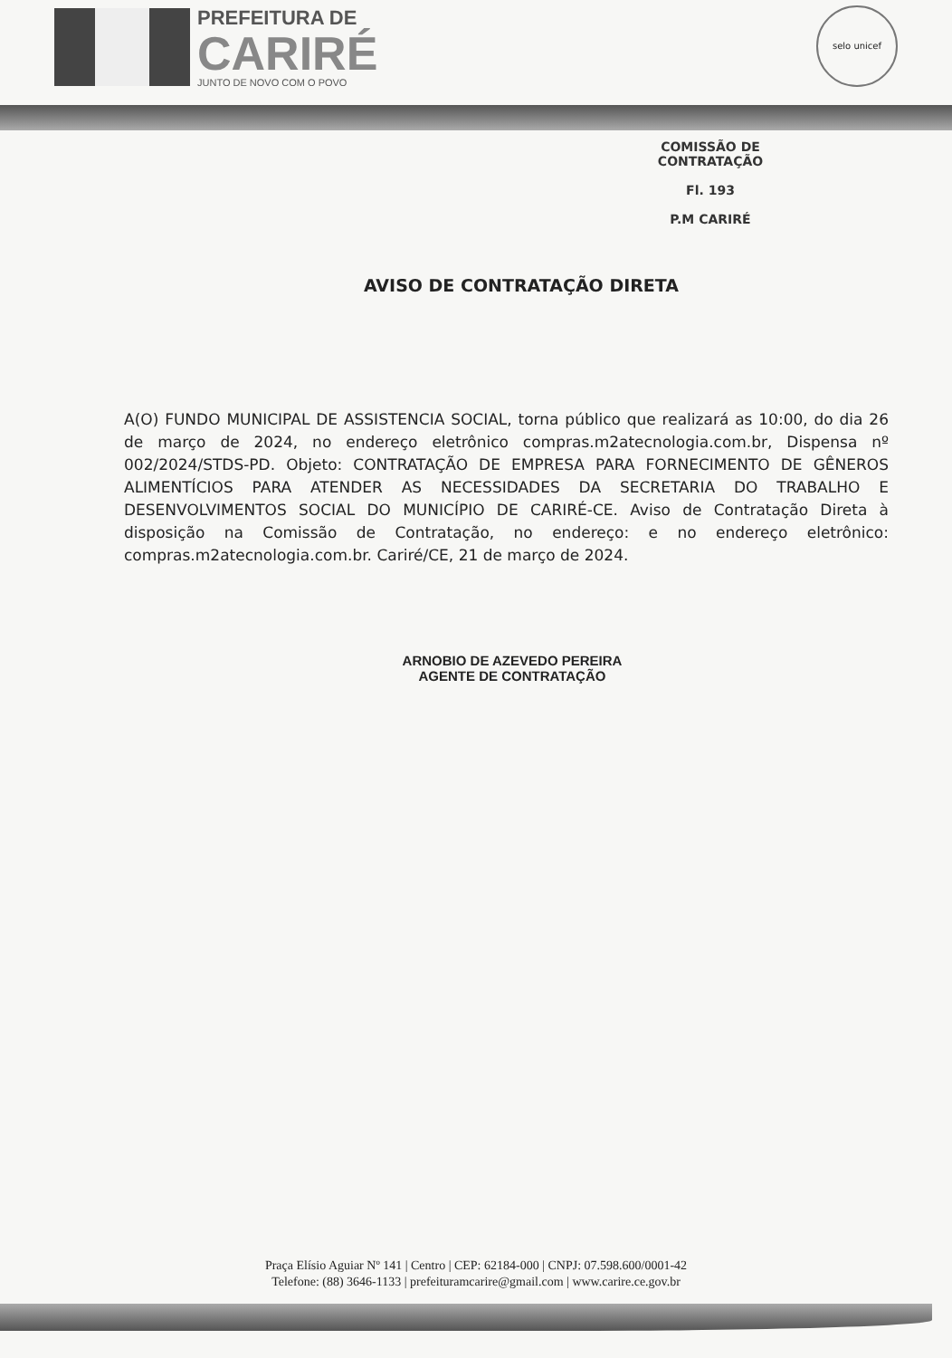PREFEITURA DE
CARIRÉ
JUNTO DE NOVO COM O POVO
selo unicef
COMISSÃO DE CONTRATAÇÃO
Fl. 193
P.M CARIRÉ
AVISO DE CONTRATAÇÃO DIRETA
A(O) FUNDO MUNICIPAL DE ASSISTENCIA SOCIAL, torna público que realizará as 10:00, do dia 26 de março de 2024, no endereço eletrônico compras.m2atecnologia.com.br, Dispensa nº 002/2024/STDS-PD. Objeto: CONTRATAÇÃO DE EMPRESA PARA FORNECIMENTO DE GÊNEROS ALIMENTÍCIOS PARA ATENDER AS NECESSIDADES DA SECRETARIA DO TRABALHO E DESENVOLVIMENTOS SOCIAL DO MUNICÍPIO DE CARIRÉ-CE. Aviso de Contratação Direta à disposição na Comissão de Contratação, no endereço: e no endereço eletrônico: compras.m2atecnologia.com.br. Cariré/CE, 21 de março de 2024.
ARNOBIO DE AZEVEDO PEREIRA
AGENTE DE CONTRATAÇÃO
Praça Elísio Aguiar Nº 141 | Centro | CEP: 62184-000 | CNPJ: 07.598.600/0001-42
Telefone: (88) 3646-1133 | prefeituramcarire@gmail.com | www.carire.ce.gov.br